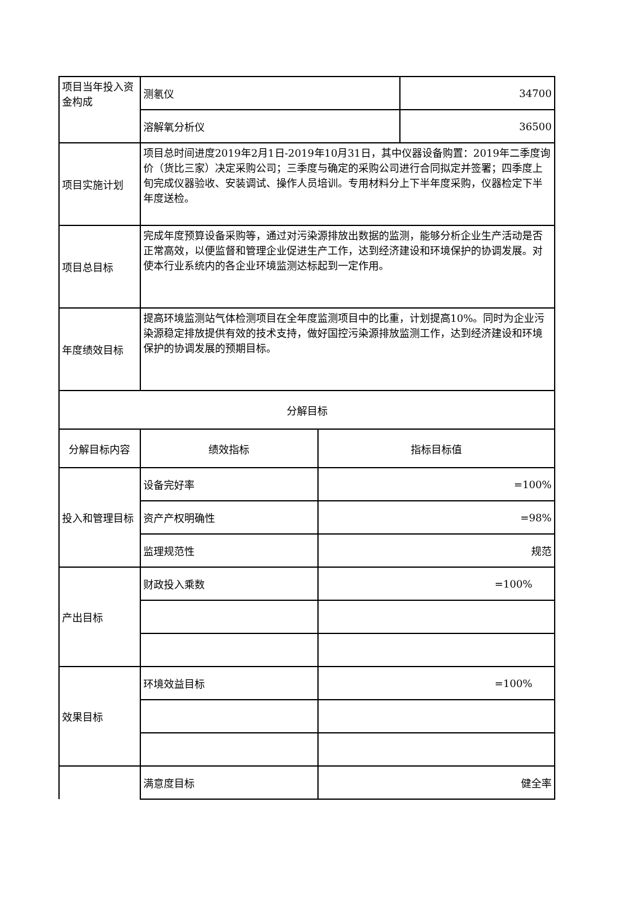| 项目当年投入资金构成 | 测氡仪 | | 34700 |
| | 溶解氧分析仪 | | 36500 |
| 项目实施计划 | 项目总时间进度2019年2月1日-2019年10月31日，其中仪器设备购置：2019年二季度询价（货比三家）决定采购公司；三季度与确定的采购公司进行合同拟定并签署；四季度上旬完成仪器验收、安装调试、操作人员培训。专用材料分上下半年度采购，仪器检定下半年度送检。 | | |
| 项目总目标 | 完成年度预算设备采购等，通过对污染源排放出数据的监测，能够分析企业生产活动是否正常高效，以便监督和管理企业促进生产工作，达到经济建设和环境保护的协调发展。对使本行业系统内的各企业环境监测达标起到一定作用。 | | |
| 年度绩效目标 | 提高环境监测站气体检测项目在全年度监测项目中的比重，计划提高10%。同时为企业污染源稳定排放提供有效的技术支持，做好国控污染源排放监测工作，达到经济建设和环境保护的协调发展的预期目标。 | | |
| 分解目标 | | | |
| 分解目标内容 | 绩效指标 | 指标目标值 | |
| 投入和管理目标 | 设备完好率 | =100% | |
| | 资产产权明确性 | =98% | |
| | 监理规范性 | 规范 | |
| 产出目标 | 财政投入乘数 | =100% | |
| 效果目标 | 环境效益目标 | =100% | |
| | 满意度目标 | 健全率 | |